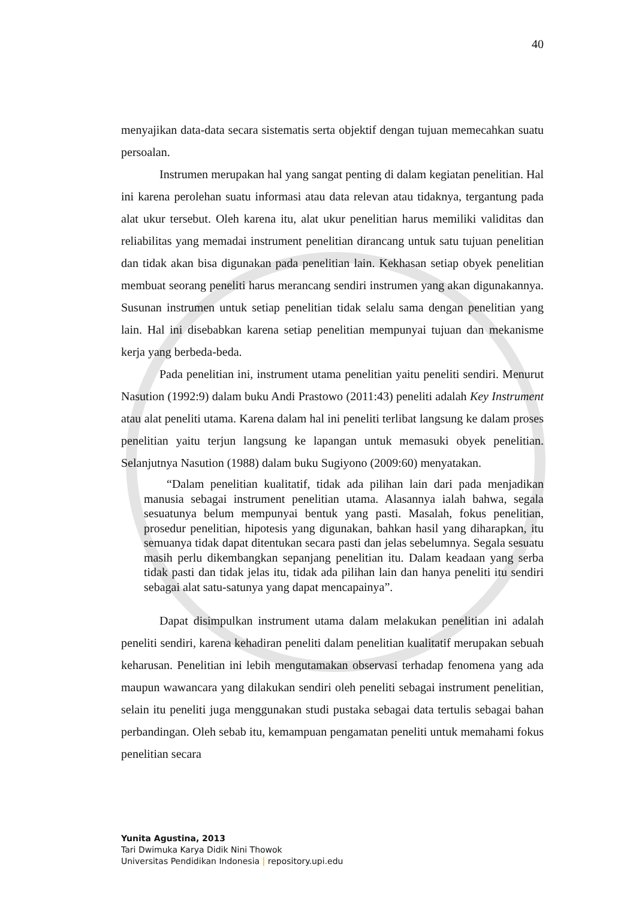40
menyajikan data-data secara sistematis serta objektif dengan tujuan memecahkan suatu persoalan.
Instrumen merupakan hal yang sangat penting di dalam kegiatan penelitian. Hal ini karena perolehan suatu informasi atau data relevan atau tidaknya, tergantung pada alat ukur tersebut. Oleh karena itu, alat ukur penelitian harus memiliki validitas dan reliabilitas yang memadai instrument penelitian dirancang untuk satu tujuan penelitian dan tidak akan bisa digunakan pada penelitian lain. Kekhasan setiap obyek penelitian membuat seorang peneliti harus merancang sendiri instrumen yang akan digunakannya. Susunan instrumen untuk setiap penelitian tidak selalu sama dengan penelitian yang lain. Hal ini disebabkan karena setiap penelitian mempunyai tujuan dan mekanisme kerja yang berbeda-beda.
Pada penelitian ini, instrument utama penelitian yaitu peneliti sendiri. Menurut Nasution (1992:9) dalam buku Andi Prastowo (2011:43) peneliti adalah Key Instrument atau alat peneliti utama. Karena dalam hal ini peneliti terlibat langsung ke dalam proses penelitian yaitu terjun langsung ke lapangan untuk memasuki obyek penelitian. Selanjutnya Nasution (1988) dalam buku Sugiyono (2009:60) menyatakan.
“Dalam penelitian kualitatif, tidak ada pilihan lain dari pada menjadikan manusia sebagai instrument penelitian utama. Alasannya ialah bahwa, segala sesuatunya belum mempunyai bentuk yang pasti. Masalah, fokus penelitian, prosedur penelitian, hipotesis yang digunakan, bahkan hasil yang diharapkan, itu semuanya tidak dapat ditentukan secara pasti dan jelas sebelumnya. Segala sesuatu masih perlu dikembangkan sepanjang penelitian itu. Dalam keadaan yang serba tidak pasti dan tidak jelas itu, tidak ada pilihan lain dan hanya peneliti itu sendiri sebagai alat satu-satunya yang dapat mencapainya”.
Dapat disimpulkan instrument utama dalam melakukan penelitian ini adalah peneliti sendiri, karena kehadiran peneliti dalam penelitian kualitatif merupakan sebuah keharusan. Penelitian ini lebih mengutamakan observasi terhadap fenomena yang ada maupun wawancara yang dilakukan sendiri oleh peneliti sebagai instrument penelitian, selain itu peneliti juga menggunakan studi pustaka sebagai data tertulis sebagai bahan perbandingan. Oleh sebab itu, kemampuan pengamatan peneliti untuk memahami fokus penelitian secara
Yunita Agustina, 2013
Tari Dwimuka Karya Didik Nini Thowok
Universitas Pendidikan Indonesia | repository.upi.edu